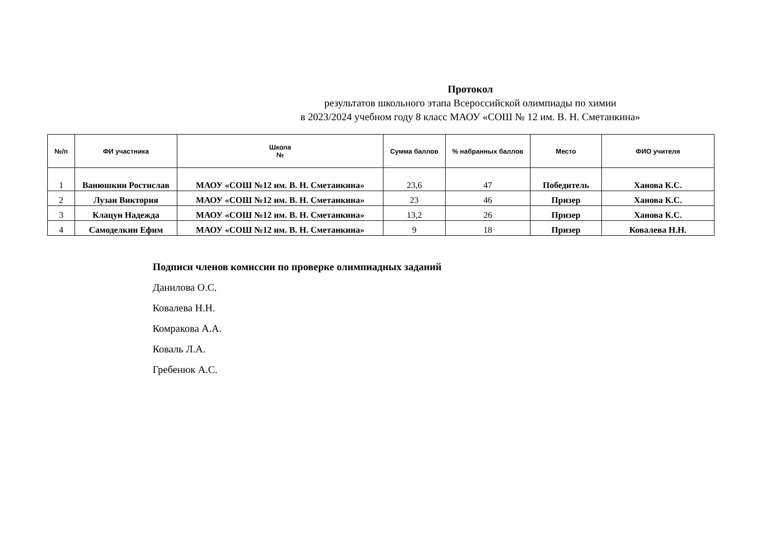Протокол
результатов школьного этапа Всероссийской олимпиады по химии
в 2023/2024 учебном году 8 класс МАОУ «СОШ № 12 им. В. Н. Сметанкина»
| №/п | ФИ участника | Школа № | Сумма баллов | % набранных баллов | Место | ФИО учителя |
| --- | --- | --- | --- | --- | --- | --- |
| 1 | Ванюшкин Ростислав | МАОУ «СОШ №12 им. В. Н. Сметанкина» | 23,6 | 47 | Победитель | Ханова К.С. |
| 2 | Лузан Виктория | МАОУ «СОШ №12 им. В. Н. Сметанкина» | 23 | 46 | Призер | Ханова К.С. |
| 3 | Клацун Надежда | МАОУ «СОШ №12 им. В. Н. Сметанкина» | 13,2 | 26 | Призер | Ханова К.С. |
| 4 | Самоделкин Ефим | МАОУ «СОШ №12 им. В. Н. Сметанкина» | 9 | 18 | Призер | Ковалева Н.Н. |
Подписи членов комиссии по проверке олимпиадных заданий
Данилова О.С.
Ковалева Н.Н.
Комракова А.А.
Коваль Л.А.
Гребенюк А.С.